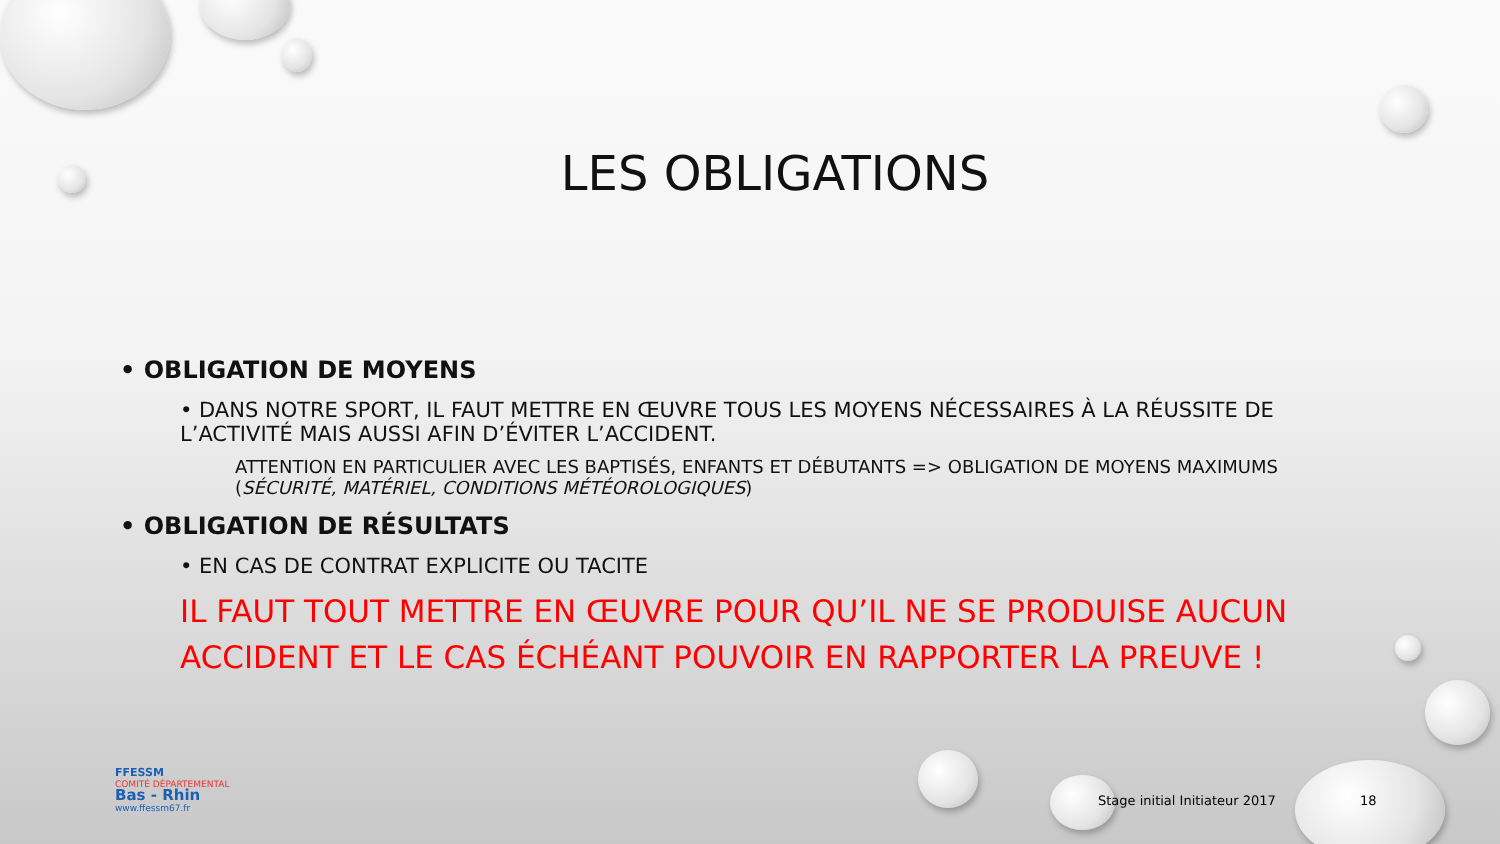LES OBLIGATIONS
• OBLIGATION DE MOYENS
• DANS NOTRE SPORT, IL FAUT METTRE EN ŒUVRE TOUS LES MOYENS NÉCESSAIRES À LA RÉUSSITE DE L’ACTIVITÉ MAIS AUSSI AFIN D’ÉVITER L’ACCIDENT.
ATTENTION EN PARTICULIER AVEC LES BAPTISÉS, ENFANTS ET DÉBUTANTS => OBLIGATION DE MOYENS MAXIMUMS (SÉCURITÉ, MATÉRIEL, CONDITIONS MÉTÉOROLOGIQUES)
• OBLIGATION DE RÉSULTATS
• EN CAS DE CONTRAT EXPLICITE OU TACITE
IL FAUT TOUT METTRE EN ŒUVRE POUR QU’IL NE SE PRODUISE AUCUN ACCIDENT ET LE CAS ÉCHÉANT POUVOIR EN RAPPORTER LA PREUVE !
FFESSM
COMITÉ DÉPARTEMENTAL
Bas - Rhin
www.ffessm67.fr
Stage initial Initiateur 2017 18